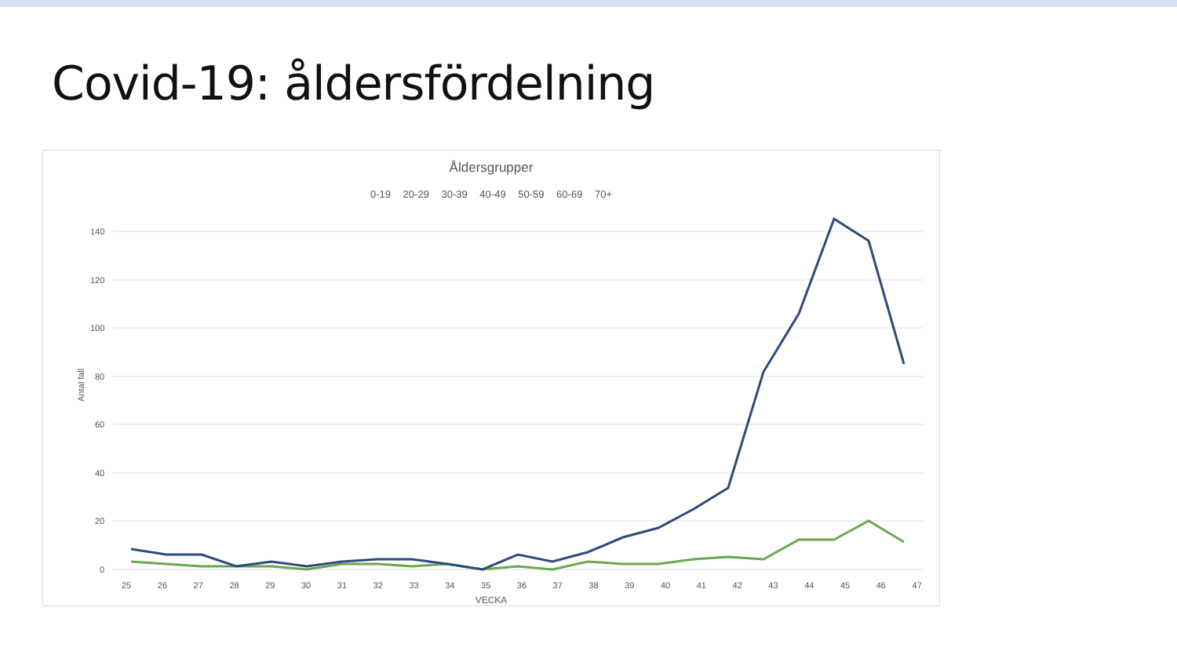Covid-19: åldersfördelning
140
120
100
80
60
40
20
0
Antal fall
Åldersgrupper
0-19 20-29 30-39 40-49 50-59 60-69 70+
25 26 27 28 29 30 31 32 33 34 35 36 37 38 39 40 41 42 43 44 45 46 47
VECKA